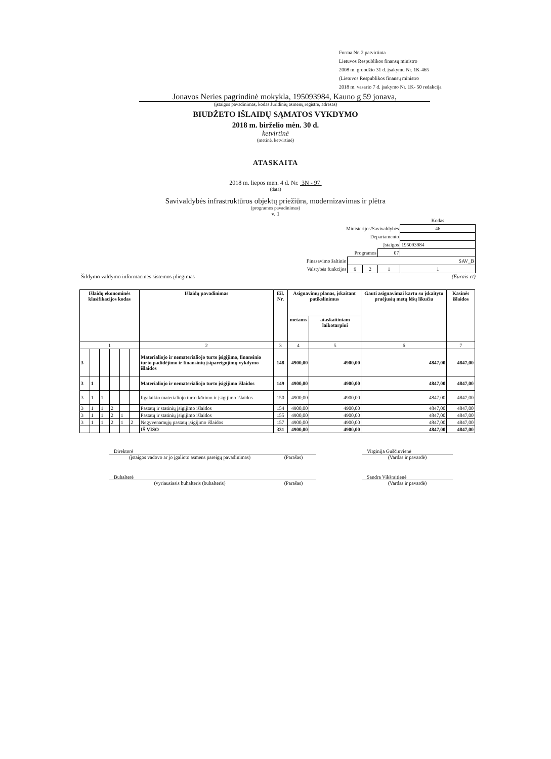Forma Nr. 2 patvirtinta
Lietuvos Respublikos finansų ministro
2008 m. gruodžio 31 d. įsakymu Nr. 1K-465
(Lietuvos Respublikos finansų ministro
2018 m. vasario 7 d. įsakymo Nr. 1K- 50 redakcija
Jonavos Neries pagrindinė mokykla, 195093984, Kauno g 59 jonava,
(įstaigos pavadinimas, kodas Juridinių asmenų registre, adresas)
BIUDŽETO IŠLAIDŲ SĄMATOS VYKDYMO
2018 m. birželio mėn. 30 d.
ketvirtinė
(metinė, ketvirtinė)
ATASKAITA
2018 m. liepos mėn. 4 d. Nr. 3N - 97
(data)
Savivaldybės infrastruktūros objektų priežiūra, modernizavimas ir plėtra
(programos pavadinimas)
v. 1
| | | | | Kodas |
| Ministerijos/Savivaldybės | | | | 46 |
| Departamento | | | | |
| Įstaigos | | | | 195093984 |
| Programos | | | 07 | |
| Finasavimo šaltinio | SAV_B | | | |
| Valstybės funkcijos | 9 | 2 | 1 | 1 |
Šildymo valdymo informacinės sistemos įdiegimas (Eurais ct)
| Išlaidų ekonominės klasifikacijos kodas | | | | | | Išlaidų pavadinimas | Eil. Nr. | Asignavimų planas, įskaitant patikslinimus | | Gauti asignavimai kartu su įskaitytu praėjusių metų lėšų likučiu | Kasinės išlaidos |
| --- | --- | --- | --- | --- | --- | --- | --- | --- | --- | --- | --- |
| | | | | | | | | metams | ataskaitiniam laikotarpiui | | |
| 1 | | | | | | 2 | 3 | 4 | 5 | 6 | 7 |
| 3 | | | | | | Materialiojo ir nematerialiojo turto įsigijimo, finansinio turto padidėjimo ir finansinių įsipareigojimų vykdymo išlaidos | 148 | 4900,00 | 4900,00 | 4847,00 | 4847,00 |
| 3 | 1 | | | | | Materialiojo ir nematerialiojo turto įsigijimo išlaidos | 149 | 4900,00 | 4900,00 | 4847,00 | 4847,00 |
| 3 | 1 | 1 | | | | Ilgalaikio materialiojo turto kūrimo ir įsigijimo išlaidos | 150 | 4900,00 | 4900,00 | 4847,00 | 4847,00 |
| 3 | 1 | 1 | 2 | | | Pastatų ir statinių įsigijimo išlaidos | 154 | 4900,00 | 4900,00 | 4847,00 | 4847,00 |
| 3 | 1 | 1 | 2 | 1 | | Pastatų ir statinių įsigijimo išlaidos | 155 | 4900,00 | 4900,00 | 4847,00 | 4847,00 |
| 3 | 1 | 1 | 2 | 1 | 2 | Negyvenamųjų pastatų įsigijimo išlaidos | 157 | 4900,00 | 4900,00 | 4847,00 | 4847,00 |
| | | | | | | IŠ VISO | 331 | 4900,00 | 4900,00 | 4847,00 | 4847,00 |
| Direktorė | | | Virginija Guščiuvienė |
| (įstaigos vadovo ar jo įgalioto asmens pareigų pavadinimas) | (Parašas) | | (Vardas ir pavardė) |
| Buhalterė | | | Sandra Vikšraitienė |
| (vyriausiasis buhalteris (buhalteris) | (Parašas) | | (Vardas ir pavardė) |